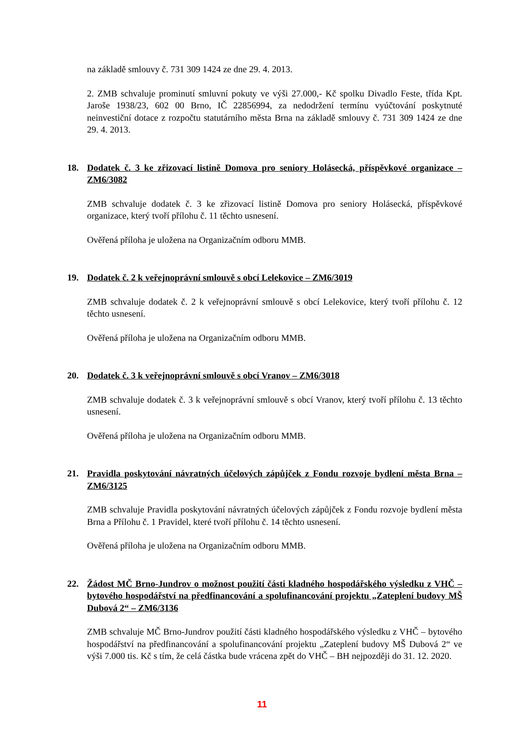na základě smlouvy č. 731 309 1424 ze dne 29. 4. 2013.
2. ZMB schvaluje prominutí smluvní pokuty ve výši 27.000,- Kč spolku Divadlo Feste, třída Kpt. Jaroše 1938/23, 602 00 Brno, IČ 22856994, za nedodržení termínu vyúčtování poskytnuté neinvestiční dotace z rozpočtu statutárního města Brna na základě smlouvy č. 731 309 1424 ze dne 29. 4. 2013.
18. Dodatek č. 3 ke zřizovací listině Domova pro seniory Holásecká, příspěvkové organizace – ZM6/3082
ZMB schvaluje dodatek č. 3 ke zřizovací listině Domova pro seniory Holásecká, příspěvkové organizace, který tvoří přílohu č. 11 těchto usnesení.
Ověřená příloha je uložena na Organizačním odboru MMB.
19. Dodatek č. 2 k veřejnoprávní smlouvě s obcí Lelekovice – ZM6/3019
ZMB schvaluje dodatek č. 2 k veřejnoprávní smlouvě s obcí Lelekovice, který tvoří přílohu č. 12 těchto usnesení.
Ověřená příloha je uložena na Organizačním odboru MMB.
20. Dodatek č. 3 k veřejnoprávní smlouvě s obcí Vranov – ZM6/3018
ZMB schvaluje dodatek č. 3 k veřejnoprávní smlouvě s obcí Vranov, který tvoří přílohu č. 13 těchto usnesení.
Ověřená příloha je uložena na Organizačním odboru MMB.
21. Pravidla poskytování návratných účelových zápůjček z Fondu rozvoje bydlení města Brna – ZM6/3125
ZMB schvaluje Pravidla poskytování návratných účelových zápůjček z Fondu rozvoje bydlení města Brna a Přílohu č. 1 Pravidel, které tvoří přílohu č. 14 těchto usnesení.
Ověřená příloha je uložena na Organizačním odboru MMB.
22. Žádost MČ Brno-Jundrov o možnost použití části kladného hospodářského výsledku z VHČ – bytového hospodářství na předfinancování a spolufinancování projektu „Zateplení budovy MŠ Dubová 2“ – ZM6/3136
ZMB schvaluje MČ Brno-Jundrov použití části kladného hospodářského výsledku z VHČ – bytového hospodářství na předfinancování a spolufinancování projektu „Zateplení budovy MŠ Dubová 2“ ve výši 7.000 tis. Kč s tím, že celá částka bude vrácena zpět do VHČ – BH nejpozději do 31. 12. 2020.
11